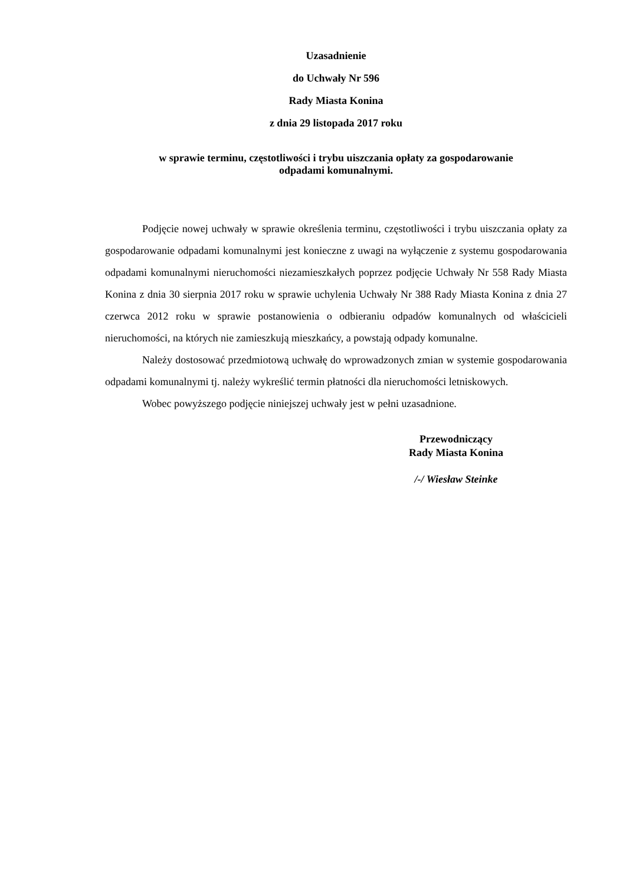Uzasadnienie
do Uchwały Nr 596
Rady Miasta Konina
z dnia 29 listopada 2017 roku
w sprawie terminu, częstotliwości i trybu uiszczania opłaty za gospodarowanie
odpadami komunalnymi.
Podjęcie nowej uchwały w sprawie określenia terminu, częstotliwości i trybu uiszczania opłaty za gospodarowanie odpadami komunalnymi jest konieczne z uwagi na wyłączenie z systemu gospodarowania odpadami komunalnymi nieruchomości niezamieszkałych poprzez podjęcie Uchwały Nr 558 Rady Miasta Konina z dnia 30 sierpnia 2017 roku w sprawie uchylenia Uchwały Nr 388 Rady Miasta Konina z dnia 27 czerwca 2012 roku w sprawie postanowienia o odbieraniu odpadów komunalnych od właścicieli nieruchomości, na których nie zamieszkują mieszkańcy, a powstają odpady komunalne.
Należy dostosować przedmiotową uchwałę do wprowadzonych zmian w systemie gospodarowania odpadami komunalnymi tj. należy wykreślić termin płatności dla nieruchomości letniskowych.
Wobec powyższego podjęcie niniejszej uchwały jest w pełni uzasadnione.
Przewodniczący
Rady Miasta Konina
/-/ Wiesław Steinke